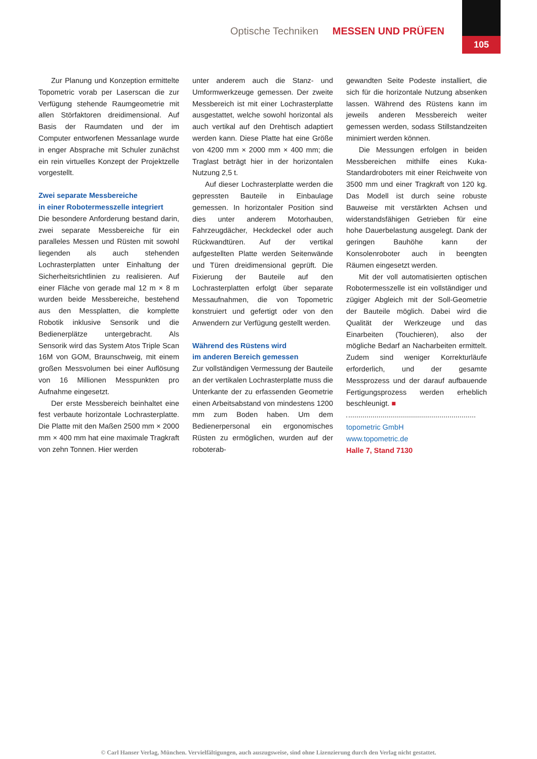Optische Techniken MESSEN UND PRÜFEN
105
Zur Planung und Konzeption ermittelte Topometric vorab per Laserscan die zur Verfügung stehende Raumgeometrie mit allen Störfaktoren dreidimensional. Auf Basis der Raumdaten und der im Computer entworfenen Messanlage wurde in enger Absprache mit Schuler zunächst ein rein virtuelles Konzept der Projektzelle vorgestellt.
Zwei separate Messbereiche
in einer Robotermesszelle integriert
Die besondere Anforderung bestand darin, zwei separate Messbereiche für ein paralleles Messen und Rüsten mit sowohl liegenden als auch stehenden Lochrasterplatten unter Einhaltung der Sicherheitsrichtlinien zu realisieren. Auf einer Fläche von gerade mal 12 m × 8 m wurden beide Messbereiche, bestehend aus den Messplatten, die komplette Robotik inklusive Sensorik und die Bedienerplätze untergebracht. Als Sensorik wird das System Atos Triple Scan 16M von GOM, Braunschweig, mit einem großen Messvolumen bei einer Auflösung von 16 Millionen Messpunkten pro Aufnahme eingesetzt.
Der erste Messbereich beinhaltet eine fest verbaute horizontale Lochrasterplatte. Die Platte mit den Maßen 2500 mm × 2000 mm × 400 mm hat eine maximale Tragkraft von zehn Tonnen. Hier werden
unter anderem auch die Stanz- und Umformwerkzeuge gemessen. Der zweite Messbereich ist mit einer Lochrasterplatte ausgestattet, welche sowohl horizontal als auch vertikal auf den Drehtisch adaptiert werden kann. Diese Platte hat eine Größe von 4200 mm × 2000 mm × 400 mm; die Traglast beträgt hier in der horizontalen Nutzung 2,5 t.
Auf dieser Lochrasterplatte werden die gepressten Bauteile in Einbaulage gemessen. In horizontaler Position sind dies unter anderem Motorhauben, Fahrzeugdächer, Heckdeckel oder auch Rückwandtüren. Auf der vertikal aufgestellten Platte werden Seitenwände und Türen dreidimensional geprüft. Die Fixierung der Bauteile auf den Lochrasterplatten erfolgt über separate Messaufnahmen, die von Topometric konstruiert und gefertigt oder von den Anwendern zur Verfügung gestellt werden.
Während des Rüstens wird
im anderen Bereich gemessen
Zur vollständigen Vermessung der Bauteile an der vertikalen Lochrasterplatte muss die Unterkante der zu erfassenden Geometrie einen Arbeitsabstand von mindestens 1200 mm zum Boden haben. Um dem Bedienerpersonal ein ergonomisches Rüsten zu ermöglichen, wurden auf der roboterab-
gewandten Seite Podeste installiert, die sich für die horizontale Nutzung absenken lassen. Während des Rüstens kann im jeweils anderen Messbereich weiter gemessen werden, sodass Stillstandzeiten minimiert werden können.
Die Messungen erfolgen in beiden Messbereichen mithilfe eines Kuka-Standardroboters mit einer Reichweite von 3500 mm und einer Tragkraft von 120 kg. Das Modell ist durch seine robuste Bauweise mit verstärkten Achsen und widerstandsfähigen Getrieben für eine hohe Dauerbelastung ausgelegt. Dank der geringen Bauhöhe kann der Konsolenroboter auch in beengten Räumen eingesetzt werden.
Mit der voll automatisierten optischen Robotermesszelle ist ein vollständiger und zügiger Abgleich mit der Soll-Geometrie der Bauteile möglich. Dabei wird die Qualität der Werkzeuge und das Einarbeiten (Touchieren), also der mögliche Bedarf an Nacharbeiten ermittelt. Zudem sind weniger Korrekturläufe erforderlich, und der gesamte Messprozess und der darauf aufbauende Fertigungsprozess werden erheblich beschleunigt. ■
topometric GmbH
www.topometric.de
Halle 7, Stand 7130
© Carl Hanser Verlag, München. Vervielfältigungen, auch auszugsweise, sind ohne Lizenzierung durch den Verlag nicht gestattet.